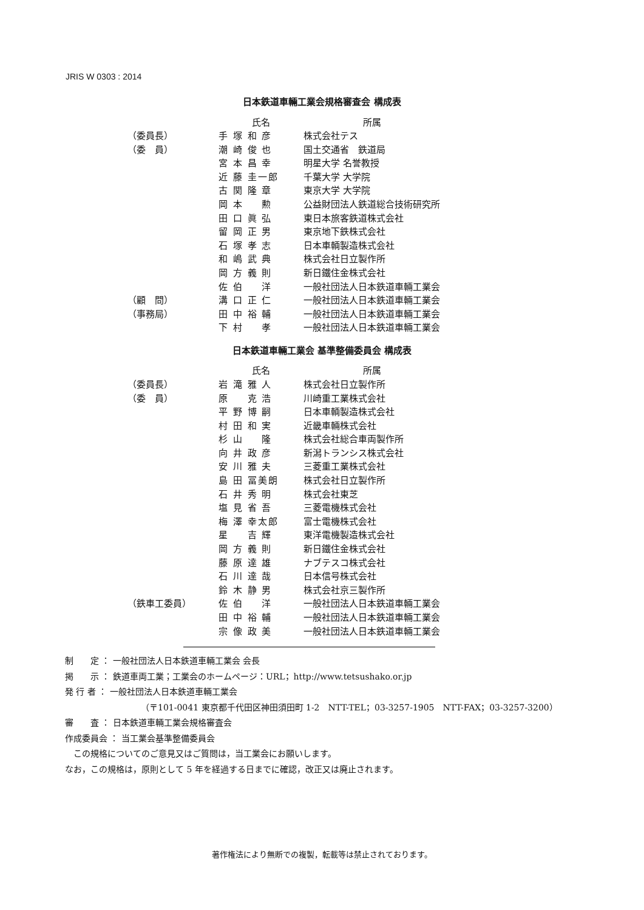JRIS W 0303 : 2014
日本鉄道車輛工業会規格審査会 構成表
| | 氏名 | 所属 |
| --- | --- | --- |
| （委員長） | 手 塚 和 彦 | 株式会社テス |
| （委 員） | 潮 崎 俊 也 | 国土交通省 鉄道局 |
| | 宮 本 昌 幸 | 明星大学 名誉教授 |
| | 近 藤 圭一郎 | 千葉大学 大学院 |
| | 古 関 隆 章 | 東京大学 大学院 |
| | 岡 本 勲 | 公益財団法人鉄道総合技術研究所 |
| | 田 口 眞 弘 | 東日本旅客鉄道株式会社 |
| | 留 岡 正 男 | 東京地下鉄株式会社 |
| | 石 塚 孝 志 | 日本車輌製造株式会社 |
| | 和 嶋 武 典 | 株式会社日立製作所 |
| | 岡 方 義 則 | 新日鐵住金株式会社 |
| | 佐 伯 洋 | 一般社団法人日本鉄道車輛工業会 |
| （顧 問） | 溝 口 正 仁 | 一般社団法人日本鉄道車輛工業会 |
| （事務局） | 田 中 裕 輔 | 一般社団法人日本鉄道車輛工業会 |
| | 下 村 孝 | 一般社団法人日本鉄道車輛工業会 |
日本鉄道車輛工業会 基準整備委員会 構成表
| | 氏名 | 所属 |
| --- | --- | --- |
| （委員長） | 岩 滝 雅 人 | 株式会社日立製作所 |
| （委 員） | 原 克 浩 | 川崎重工業株式会社 |
| | 平 野 博 嗣 | 日本車輌製造株式会社 |
| | 村 田 和 実 | 近畿車輛株式会社 |
| | 杉 山 隆 | 株式会社総合車両製作所 |
| | 向 井 政 彦 | 新潟トランシス株式会社 |
| | 安 川 雅 夫 | 三菱重工業株式会社 |
| | 島 田 冨美朗 | 株式会社日立製作所 |
| | 石 井 秀 明 | 株式会社東芝 |
| | 塩 見 省 吾 | 三菱電機株式会社 |
| | 梅 澤 幸太郎 | 富士電機株式会社 |
| | 星 吉 輝 | 東洋電機製造株式会社 |
| | 岡 方 義 則 | 新日鐵住金株式会社 |
| | 藤 原 達 雄 | ナブテスコ株式会社 |
| | 石 川 達 哉 | 日本信号株式会社 |
| | 鈴 木 静 男 | 株式会社京三製作所 |
| （鉄車工委員） | 佐 伯 洋 | 一般社団法人日本鉄道車輛工業会 |
| | 田 中 裕 輔 | 一般社団法人日本鉄道車輛工業会 |
| | 宗 像 政 美 | 一般社団法人日本鉄道車輛工業会 |
制　　定 ： 一般社団法人日本鉄道車輛工業会 会長
掲　　示 ： 鉄道車両工業；工業会のホームページ：URL；http://www.tetsushako.or.jp
発 行 者 ： 一般社団法人日本鉄道車輛工業会
（〒101-0041 東京都千代田区神田須田町 1-2　NTT-TEL；03-3257-1905　NTT-FAX；03-3257-3200）
審　　査 ： 日本鉄道車輛工業会規格審査会
作成委員会 ： 当工業会基準整備委員会
　この規格についてのご意見又はご質問は，当工業会にお願いします。
なお，この規格は，原則として 5 年を経過する日までに確認，改正又は廃止されます。
著作権法により無断での複製，転載等は禁止されております。